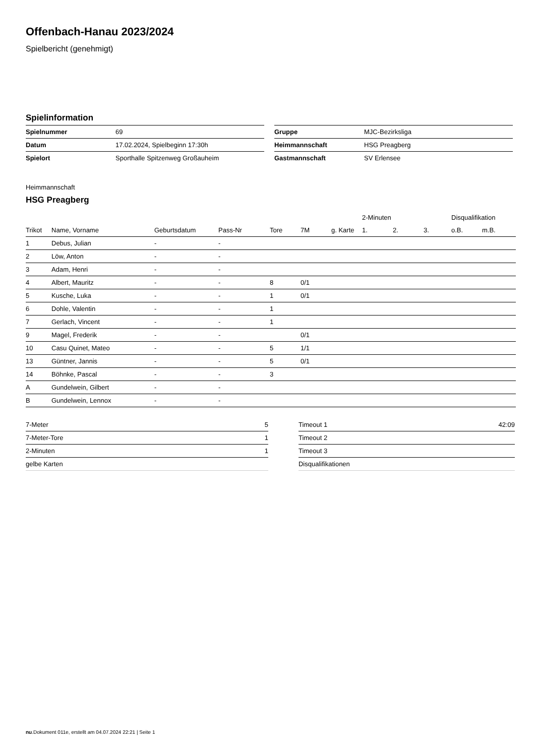Offenbach-Hanau 2023/2024
Spielbericht (genehmigt)
Spielinformation
| Spielnummer | 69 |
| Datum | 17.02.2024, Spielbeginn 17:30h |
| Spielort | Sporthalle Spitzenweg Großauheim |
| Gruppe | MJC-Bezirksliga |
| Heimmannschaft | HSG Preagberg |
| Gastmannschaft | SV Erlensee |
Heimmannschaft
HSG Preagberg
| | | | | | | | 2-Minuten | | | Disqualifikation | |
| --- | --- | --- | --- | --- | --- | --- | --- | --- | --- | --- | --- |
| Trikot | Name, Vorname | Geburtsdatum | Pass-Nr | Tore | 7M | g. Karte | 1. | 2. | 3. | o.B. | m.B. |
| 1 | Debus, Julian | - | - | | | | | | | | |
| 2 | Löw, Anton | - | - | | | | | | | | |
| 3 | Adam, Henri | - | - | | | | | | | | |
| 4 | Albert, Mauritz | - | - | 8 | 0/1 | | | | | | |
| 5 | Kusche, Luka | - | - | 1 | 0/1 | | | | | | |
| 6 | Dohle, Valentin | - | - | 1 | | | | | | | |
| 7 | Gerlach, Vincent | - | - | 1 | | | | | | | |
| 9 | Magel, Frederik | - | - | | 0/1 | | | | | | |
| 10 | Casu Quinet, Mateo | - | - | 5 | 1/1 | | | | | | |
| 13 | Güntner, Jannis | - | - | 5 | 0/1 | | | | | | |
| 14 | Böhnke, Pascal | - | - | 3 | | | | | | | |
| A | Gundelwein, Gilbert | - | - | | | | | | | | |
| B | Gundelwein, Lennox | - | - | | | | | | | | |
| 7-Meter | 5 |
| 7-Meter-Tore | 1 |
| 2-Minuten | 1 |
| gelbe Karten | |
| Timeout 1 | 42:09 |
| Timeout 2 | |
| Timeout 3 | |
| Disqualifikationen | |
nu.Dokument 011e, erstellt am 04.07.2024 22:21 | Seite 1